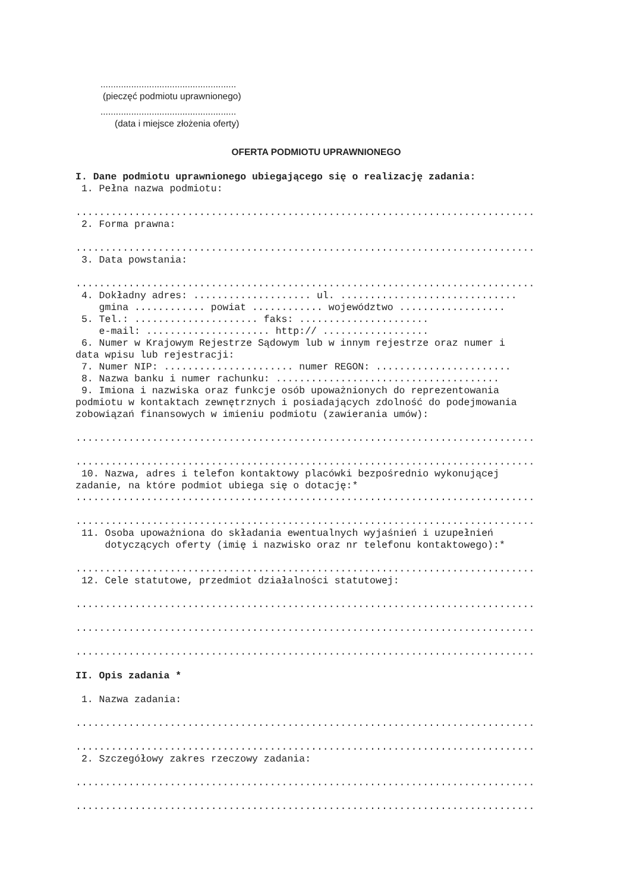.....................................................
(pieczęć podmiotu uprawnionego)
.....................................................
(data i miejsce złożenia oferty)
OFERTA PODMIOTU UPRAWNIONEGO
I. Dane podmiotu uprawnionego ubiegającego się o realizację zadania:
1. Pełna nazwa podmiotu:
..............................................................................
2. Forma prawna:
..............................................................................
3. Data powstania:
..............................................................................
4. Dokładny adres: .................... ul. ..............................
gmina ............ powiat ............ województwo ..................
5. Tel.: ..................... faks: ......................
e-mail: ..................... http:// ..................
6. Numer w Krajowym Rejestrze Sądowym lub w innym rejestrze oraz numer i
data wpisu lub rejestracji:
7. Numer NIP: ...................... numer REGON: .......................
8. Nazwa banku i numer rachunku: ......................................
9. Imiona i nazwiska oraz funkcje osób upoważnionych do reprezentowania
podmiotu w kontaktach zewnętrznych i posiadających zdolność do podejmowania
zobowiązań finansowych w imieniu podmiotu (zawierania umów):
..............................................................................
..............................................................................
10. Nazwa, adres i telefon kontaktowy placówki bezpośrednio wykonującej
zadanie, na które podmiot ubiega się o dotację:*
..............................................................................
..............................................................................
11. Osoba upoważniona do składania ewentualnych wyjaśnień i uzupełnień
dotyczących oferty (imię i nazwisko oraz nr telefonu kontaktowego):*
..............................................................................
12. Cele statutowe, przedmiot działalności statutowej:
..............................................................................
..............................................................................
..............................................................................
II. Opis zadania *
1. Nazwa zadania:
..............................................................................
..............................................................................
2. Szczegółowy zakres rzeczowy zadania:
..............................................................................
..............................................................................